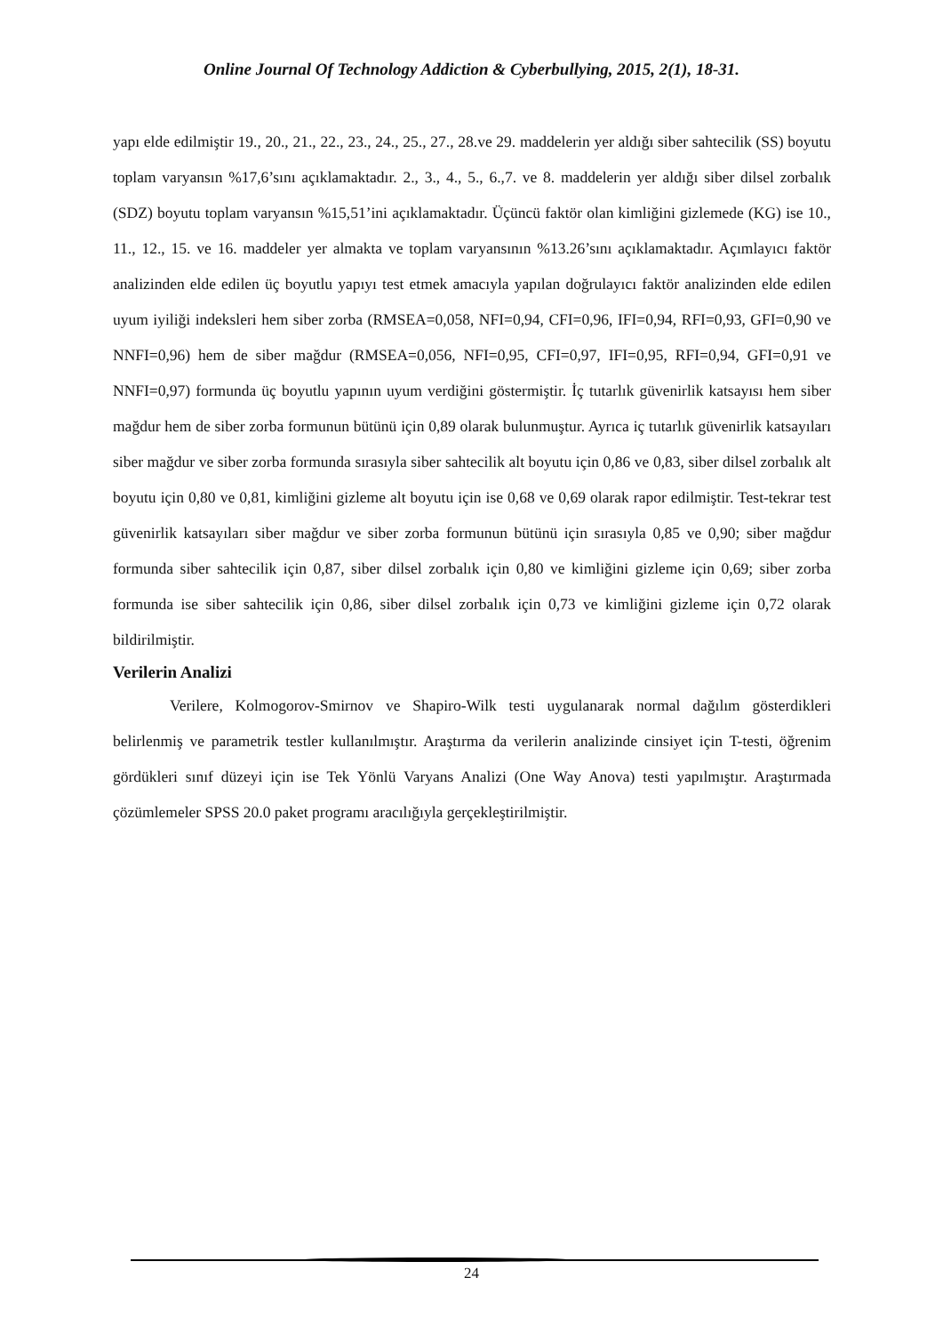Online Journal Of Technology Addiction & Cyberbullying, 2015, 2(1), 18-31.
yapı elde edilmiştir 19., 20., 21., 22., 23., 24., 25., 27., 28.ve 29. maddelerin yer aldığı siber sahtecilik (SS) boyutu toplam varyansın %17,6’sını açıklamaktadır. 2., 3., 4., 5., 6.,7. ve 8. maddelerin yer aldığı siber dilsel zorbalık (SDZ) boyutu toplam varyansın %15,51’ini açıklamaktadır. Üçüncü faktör olan kimliğini gizlemede (KG) ise 10., 11., 12., 15. ve 16. maddeler yer almakta ve toplam varyansının %13.26’sını açıklamaktadır. Açımlayıcı faktör analizinden elde edilen üç boyutlu yapıyı test etmek amacıyla yapılan doğrulayıcı faktör analizinden elde edilen uyum iyiliği indeksleri hem siber zorba (RMSEA=0,058, NFI=0,94, CFI=0,96, IFI=0,94, RFI=0,93, GFI=0,90 ve NNFI=0,96) hem de siber mağdur (RMSEA=0,056, NFI=0,95, CFI=0,97, IFI=0,95, RFI=0,94, GFI=0,91 ve NNFI=0,97) formunda üç boyutlu yapının uyum verdiğini göstermiştir. İç tutarlık güvenirlik katsayısı hem siber mağdur hem de siber zorba formunun bütünü için 0,89 olarak bulunmuştur. Ayrıca iç tutarlık güvenirlik katsayıları siber mağdur ve siber zorba formunda sırasıyla siber sahtecilik alt boyutu için 0,86 ve 0,83, siber dilsel zorbalık alt boyutu için 0,80 ve 0,81, kimliğini gizleme alt boyutu için ise 0,68 ve 0,69 olarak rapor edilmiştir. Test-tekrar test güvenirlik katsayıları siber mağdur ve siber zorba formunun bütünü için sırasıyla 0,85 ve 0,90; siber mağdur formunda siber sahtecilik için 0,87, siber dilsel zorbalık için 0,80 ve kimliğini gizleme için 0,69; siber zorba formunda ise siber sahtecilik için 0,86, siber dilsel zorbalık için 0,73 ve kimliğini gizleme için 0,72 olarak bildirilmiştir.
Verilerin Analizi
Verilere, Kolmogorov-Smirnov ve Shapiro-Wilk testi uygulanarak normal dağılım gösterdikleri belirlenmiş ve parametrik testler kullanılmıştır. Araştırma da verilerin analizinde cinsiyet için T-testi, öğrenim gördükleri sınıf düzeyi için ise Tek Yönlü Varyans Analizi (One Way Anova) testi yapılmıştır. Araştırmada çözümlemeler SPSS 20.0 paket programı aracılığıyla gerçekleştirilmiştir.
24